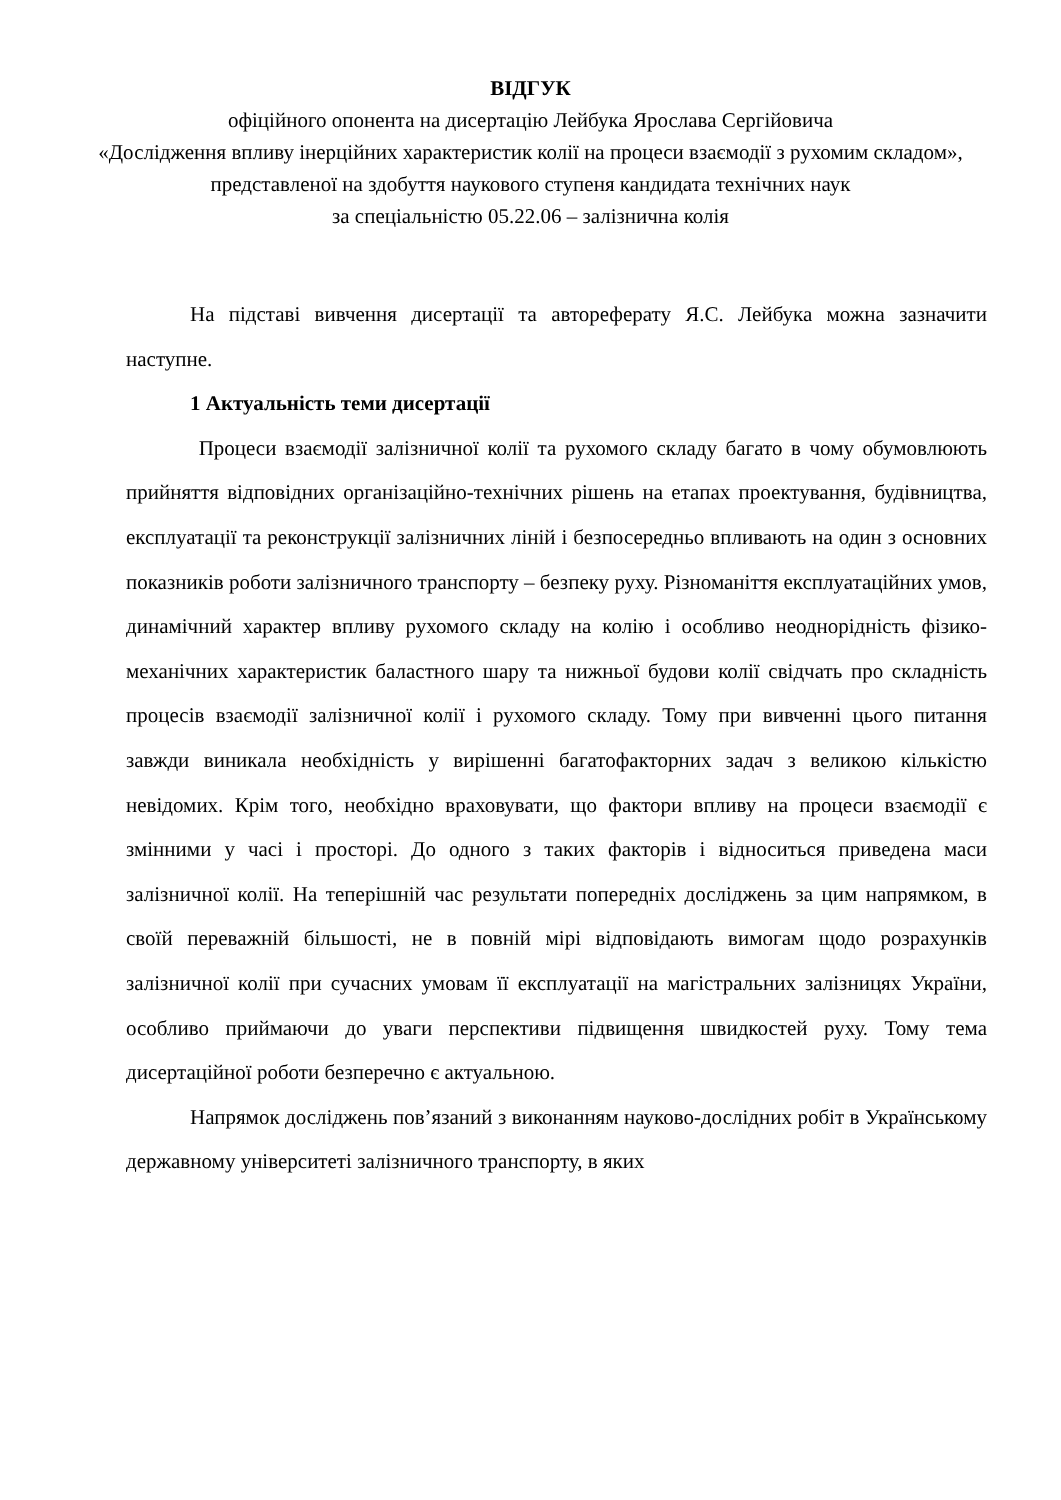ВІДГУК
офіційного опонента на дисертацію Лейбука Ярослава Сергійовича
«Дослідження впливу інерційних характеристик колії на процеси взаємодії з рухомим складом»,
представленої на здобуття наукового ступеня кандидата технічних наук
за спеціальністю 05.22.06 – залізнична колія
На підставі вивчення дисертації та автореферату Я.С. Лейбука можна зазначити наступне.
1 Актуальність теми дисертації
Процеси взаємодії залізничної колії та рухомого складу багато в чому обумовлюють прийняття відповідних організаційно-технічних рішень на етапах проектування, будівництва, експлуатації та реконструкції залізничних ліній і безпосередньо впливають на один з основних показників роботи залізничного транспорту – безпеку руху. Різноманіття експлуатаційних умов, динамічний характер впливу рухомого складу на колію і особливо неоднорідність фізико-механічних характеристик баластного шару та нижньої будови колії свідчать про складність процесів взаємодії залізничної колії і рухомого складу. Тому при вивченні цього питання завжди виникала необхідність у вирішенні багатофакторних задач з великою кількістю невідомих. Крім того, необхідно враховувати, що фактори впливу на процеси взаємодії є змінними у часі і просторі. До одного з таких факторів і відноситься приведена маси залізничної колії. На теперішній час результати попередніх досліджень за цим напрямком, в своїй переважній більшості, не в повній мірі відповідають вимогам щодо розрахунків залізничної колії при сучасних умовам її експлуатації на магістральних залізницях України, особливо приймаючи до уваги перспективи підвищення швидкостей руху. Тому тема дисертаційної роботи безперечно є актуальною.
Напрямок досліджень пов’язаний з виконанням науково-дослідних робіт в Українському державному університеті залізничного транспорту, в яких